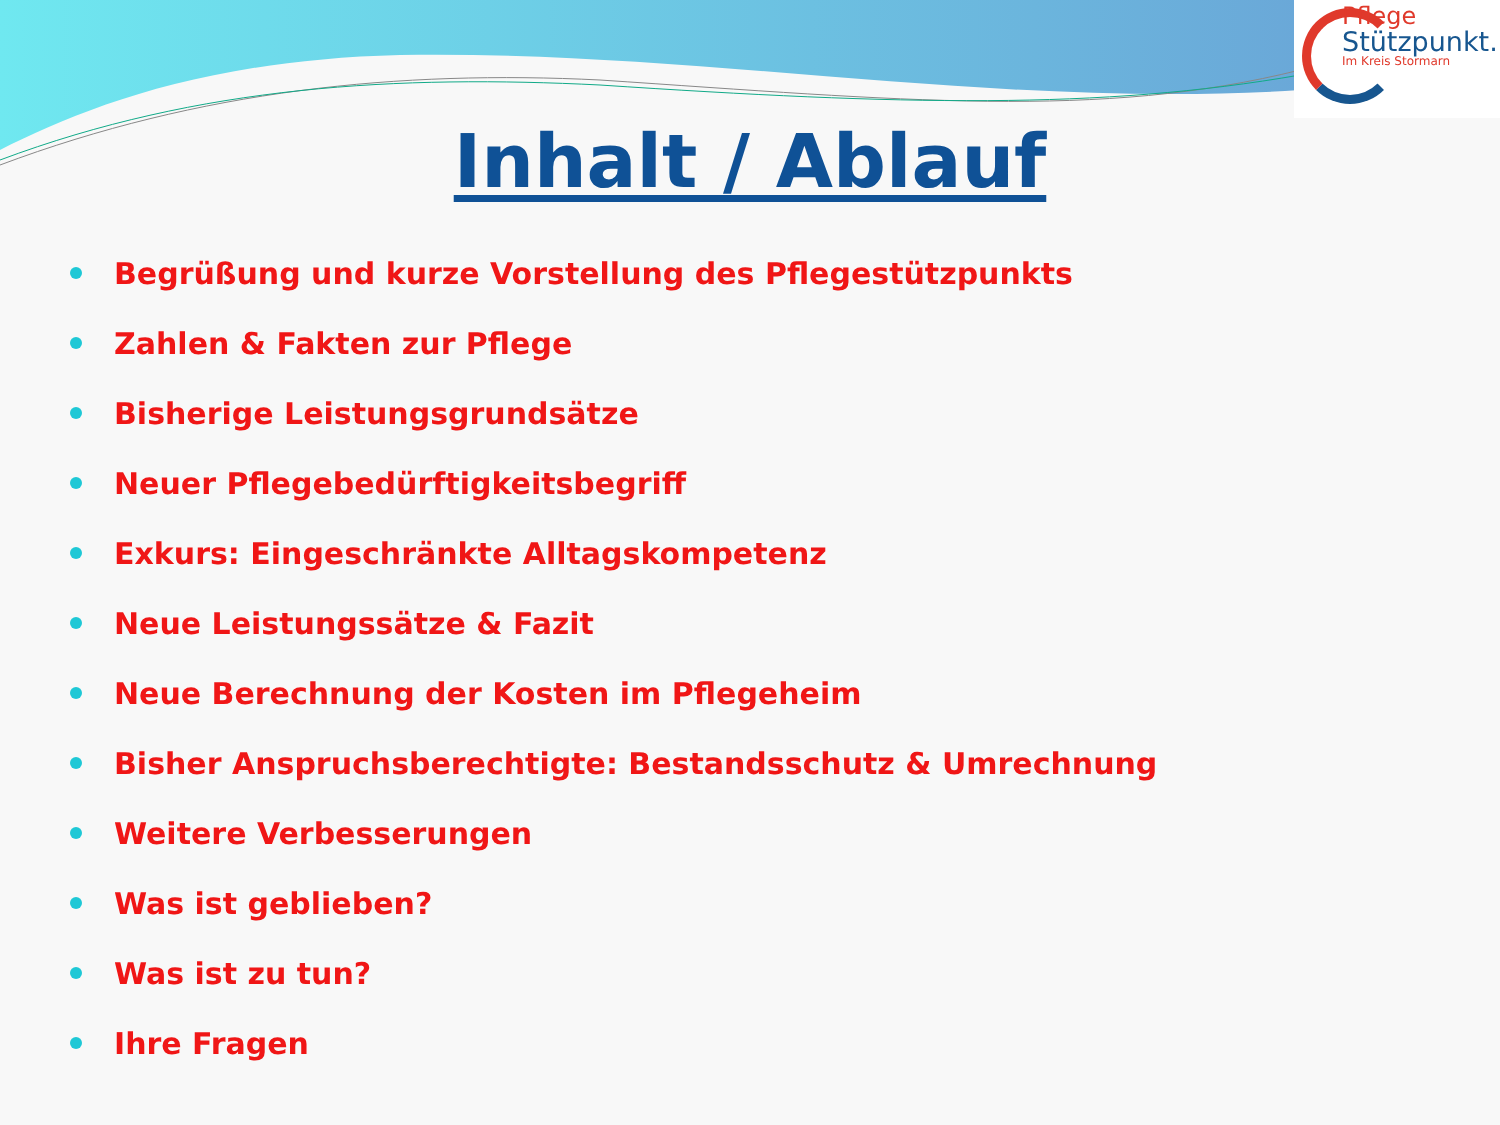Pflege
Stützpunkt.
Im Kreis Stormarn
Inhalt / Ablauf
Begrüßung und kurze Vorstellung des Pflegestützpunkts
Zahlen & Fakten zur Pflege
Bisherige Leistungsgrundsätze
Neuer Pflegebedürftigkeitsbegriff
Exkurs: Eingeschränkte Alltagskompetenz
Neue Leistungssätze & Fazit
Neue Berechnung der Kosten im Pflegeheim
Bisher Anspruchsberechtigte: Bestandsschutz & Umrechnung
Weitere Verbesserungen
Was ist geblieben?
Was ist zu tun?
Ihre Fragen